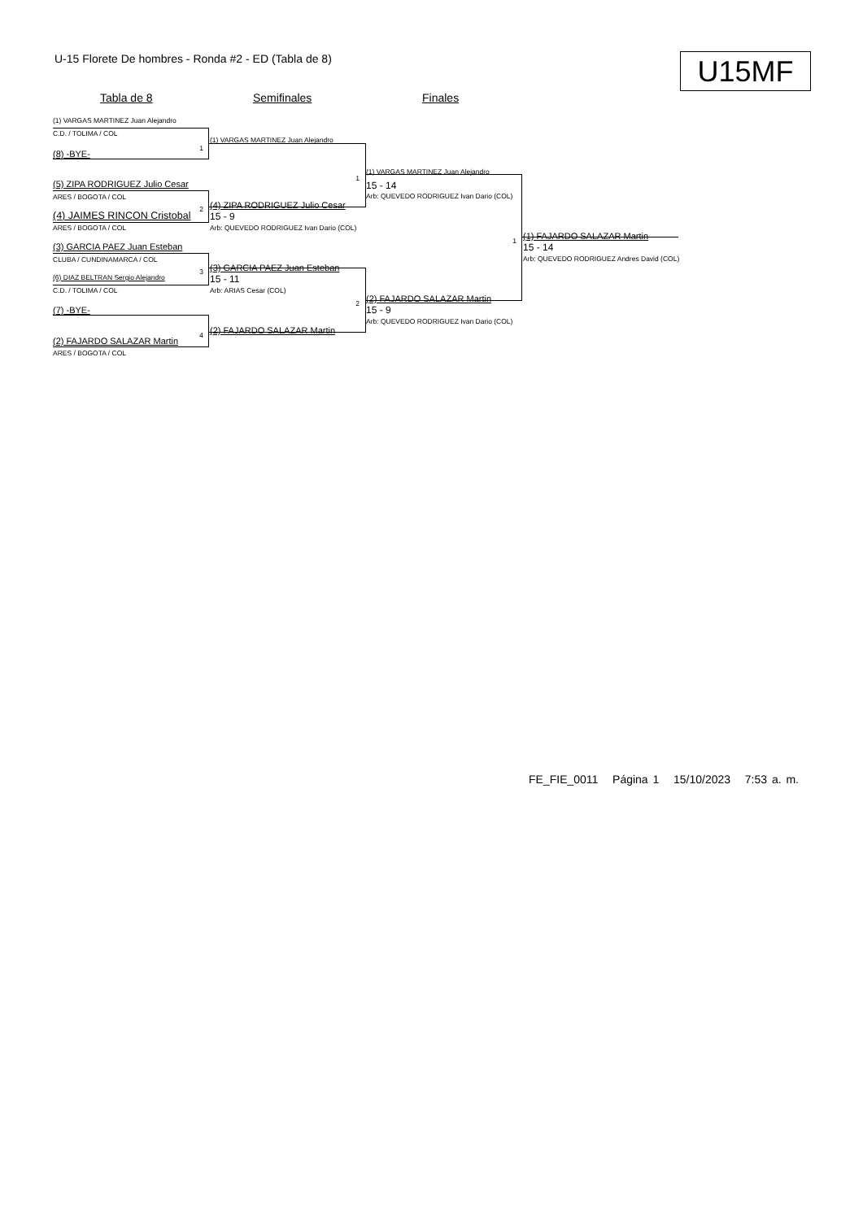U-15 Florete De hombres - Ronda #2 - ED (Tabla de 8)
U15MF
Tabla de 8 Semifinales Finales
(1) VARGAS MARTINEZ Juan Alejandro
C.D. / TOLIMA / COL
1
(8) -BYE-
(5) ZIPA RODRIGUEZ Julio Cesar
ARES / BOGOTA / COL
2
(4) JAIMES RINCON Cristobal
ARES / BOGOTA / COL
(3) GARCIA PAEZ Juan Esteban
CLUBA / CUNDINAMARCA / COL
3
(6) DIAZ BELTRAN Sergio Alejandro
C.D. / TOLIMA / COL
(7) -BYE-
4
(2) FAJARDO SALAZAR Martin
ARES / BOGOTA / COL
(1) VARGAS MARTINEZ Juan Alejandro
1
(4) ZIPA RODRIGUEZ Julio Cesar
15 - 9
Arb: QUEVEDO RODRIGUEZ Ivan Dario (COL)
(3) GARCIA PAEZ Juan Esteban
15 - 11
Arb: ARIAS Cesar (COL)
2
(2) FAJARDO SALAZAR Martin
(1) VARGAS MARTINEZ Juan Alejandro
15 - 14
Arb: QUEVEDO RODRIGUEZ Ivan Dario (COL)
1
(2) FAJARDO SALAZAR Martin
15 - 9
Arb: QUEVEDO RODRIGUEZ Ivan Dario (COL)
(1) FAJARDO SALAZAR Martin
15 - 14
Arb: QUEVEDO RODRIGUEZ Andres David (COL)
FE_FIE_0011 Página 1 15/10/2023 7:53 a. m.